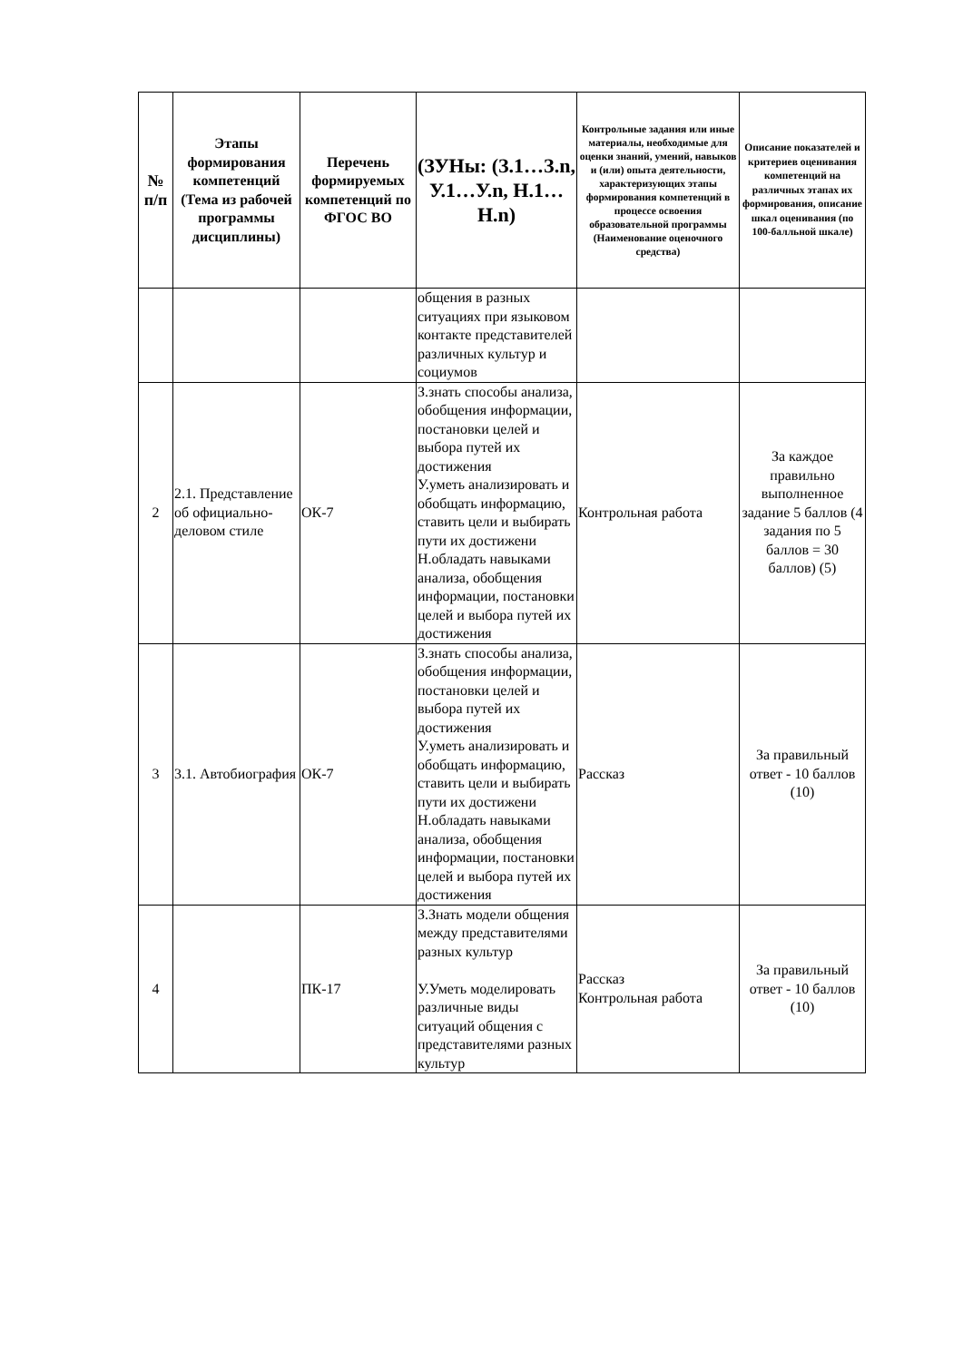| № п/п | Этапы формирования компетенций (Тема из рабочей программы дисциплины) | Перечень формируемых компетенций по ФГОС ВО | (ЗУНы: (З.1…З.n, У.1…У.n, Н.1…Н.n) | Контрольные задания или иные материалы, необходимые для оценки знаний, умений, навыков и (или) опыта деятельности, характеризующих этапы формирования компетенций в процессе освоения образовательной программы (Наименование оценочного средства) | Описание показателей и критериев оценивания компетенций на различных этапах их формирования, описание шкал оценивания (по 100-балльной шкале) |
| --- | --- | --- | --- | --- | --- |
| | | | общения в разных ситуациях при языковом контакте представителей различных культур и социумов | | |
| 2 | 2.1. Представление об официально-деловом стиле | ОК-7 | З.знать способы анализа, обобщения информации, постановки целей и выбора путей их достижения У.уметь анализировать и обобщать информацию, ставить цели и выбирать пути их достижени Н.обладать навыками анализа, обобщения информации, постановки целей и выбора путей их достижения | Контрольная работа | За каждое правильно выполненное задание 5 баллов (4 задания по 5 баллов = 30 баллов) (5) |
| 3 | 3.1. Автобиография | ОК-7 | З.знать способы анализа, обобщения информации, постановки целей и выбора путей их достижения У.уметь анализировать и обобщать информацию, ставить цели и выбирать пути их достижени Н.обладать навыками анализа, обобщения информации, постановки целей и выбора путей их достижения | Рассказ | За правильный ответ - 10 баллов (10) |
| 4 | | ПК-17 | З.Знать модели общения между представителями разных культур У.Уметь моделировать различные виды ситуаций общения с представителями разных культур | Рассказ Контрольная работа | За правильный ответ - 10 баллов (10) |